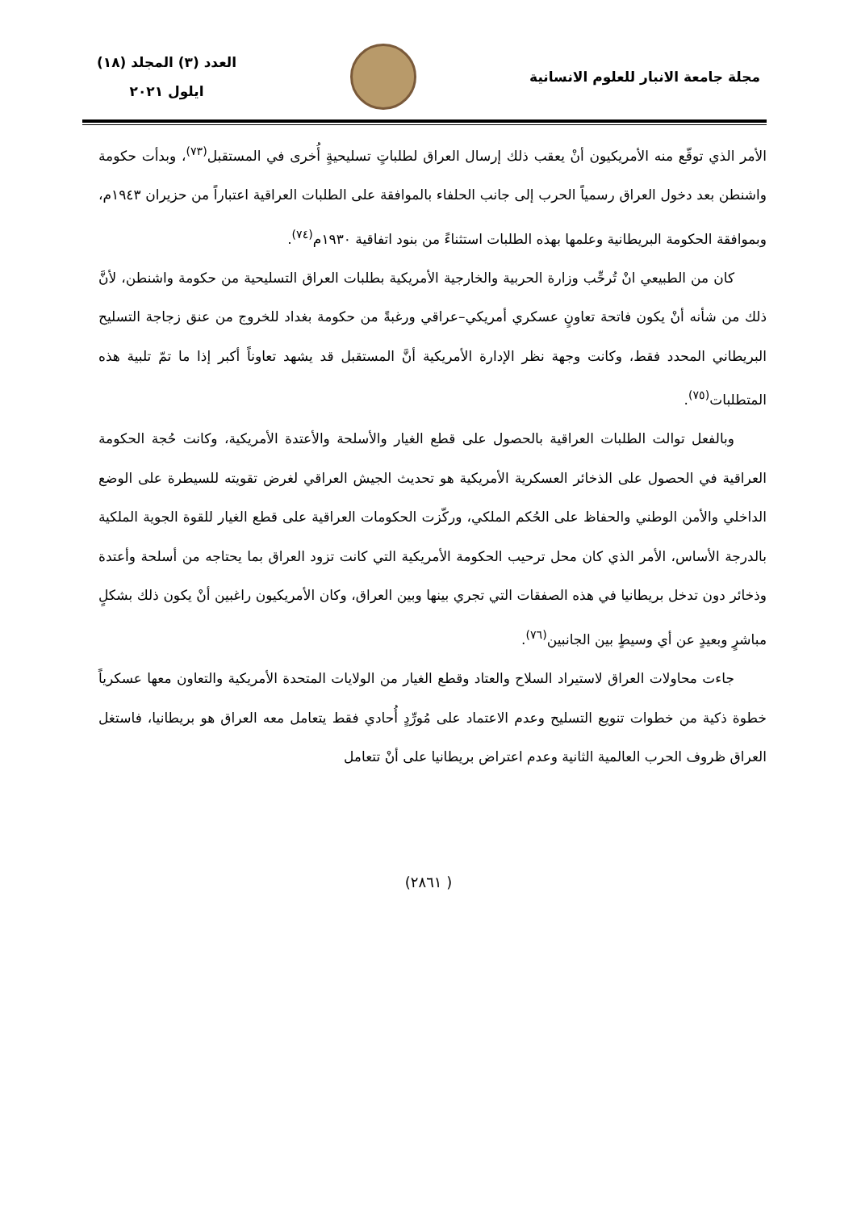مجلة جامعة الانبار للعلوم الانسانية
العدد (٣) المجلد (١٨)
ايلول ٢٠٢١
الأمر الذي توقّع منه الأمريكيون أنْ يعقب ذلك إرسال العراق لطلباتٍ تسليحيةٍ أُخرى في المستقبل<sup>(٧٣)</sup>، وبدأت حكومة واشنطن بعد دخول العراق رسمياً الحرب إلى جانب الحلفاء بالموافقة على الطلبات العراقية اعتباراً من حزيران ١٩٤٣م، وبموافقة الحكومة البريطانية وعلمها بهذه الطلبات استثناءً من بنود اتفاقية ١٩٣٠م<sup>(٧٤)</sup>.
كان من الطبيعي انْ تُرحِّب وزارة الحربية والخارجية الأمريكية بطلبات العراق التسليحية من حكومة واشنطن، لأنَّ ذلك من شأنه أنْ يكون فاتحة تعاونٍ عسكري أمريكي–عراقي ورغبةً من حكومة بغداد للخروج من عنق زجاجة التسليح البريطاني المحدد فقط، وكانت وجهة نظر الإدارة الأمريكية أنَّ المستقبل قد يشهد تعاوناً أكبر إذا ما تمّ تلبية هذه المتطلبات<sup>(٧٥)</sup>.
وبالفعل توالت الطلبات العراقية بالحصول على قطع الغيار والأسلحة والأعتدة الأمريكية، وكانت حُجة الحكومة العراقية في الحصول على الذخائر العسكرية الأمريكية هو تحديث الجيش العراقي لغرض تقويته للسيطرة على الوضع الداخلي والأمن الوطني والحفاظ على الحُكم الملكي، وركّزت الحكومات العراقية على قطع الغيار للقوة الجوية الملكية بالدرجة الأساس، الأمر الذي كان محل ترحيب الحكومة الأمريكية التي كانت تزود العراق بما يحتاجه من أسلحة وأعتدة وذخائر دون تدخل بريطانيا في هذه الصفقات التي تجري بينها وبين العراق، وكان الأمريكيون راغبين أنْ يكون ذلك بشكلٍ مباشرٍ وبعيدٍ عن أي وسيطٍ بين الجانبين<sup>(٧٦)</sup>.
جاءت محاولات العراق لاستيراد السلاح والعتاد وقطع الغيار من الولايات المتحدة الأمريكية والتعاون معها عسكرياً خطوة ذكية من خطوات تنويع التسليح وعدم الاعتماد على مُورِّدٍ أُحادي فقط يتعامل معه العراق هو بريطانيا، فاستغل العراق ظروف الحرب العالمية الثانية وعدم اعتراض بريطانيا على أنْ تتعامل
( ٢٨٦١)